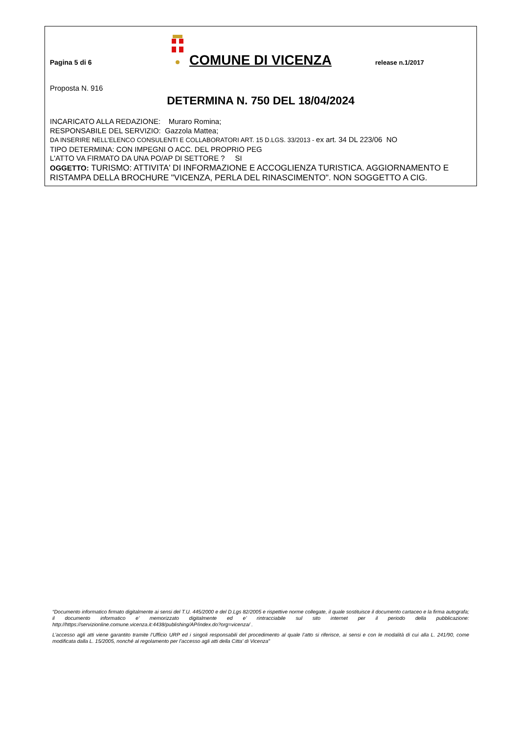Pagina 5 di 6
COMUNE DI VICENZA
release n.1/2017
Proposta N. 916
DETERMINA N. 750 DEL 18/04/2024
INCARICATO ALLA REDAZIONE: Muraro Romina;
RESPONSABILE DEL SERVIZIO: Gazzola Mattea;
DA INSERIRE NELL’ELENCO CONSULENTI E COLLABORATORI ART. 15 D.LGS. 33/2013 - ex art. 34 DL 223/06 NO
TIPO DETERMINA: CON IMPEGNI O ACC. DEL PROPRIO PEG
L'ATTO VA FIRMATO DA UNA PO/AP DI SETTORE ? SI
OGGETTO: TURISMO: ATTIVITA' DI INFORMAZIONE E ACCOGLIENZA TURISTICA. AGGIORNAMENTO E RISTAMPA DELLA BROCHURE "VICENZA, PERLA DEL RINASCIMENTO". NON SOGGETTO A CIG.
“Documento informatico firmato digitalmente ai sensi del T.U. 445/2000 e del D.Lgs 82/2005 e rispettive norme collegate, il quale sostituisce il documento cartaceo e la firma autografa; il documento informatico e’ memorizzato digitalmente ed e’ rintracciabile sul sito internet per il periodo della pubblicazione: http://https://servizionline.comune.vicenza.it:4438/publishing/AP/index.do?org=vicenza/ .
L’accesso agli atti viene garantito tramite l’Ufficio URP ed i singoli responsabili del procedimento al quale l’atto si riferisce, ai sensi e con le modalità di cui alla L. 241/90, come modificata dalla L. 15/2005, nonché al regolamento per l’accesso agli atti della Citta' di Vicenza”